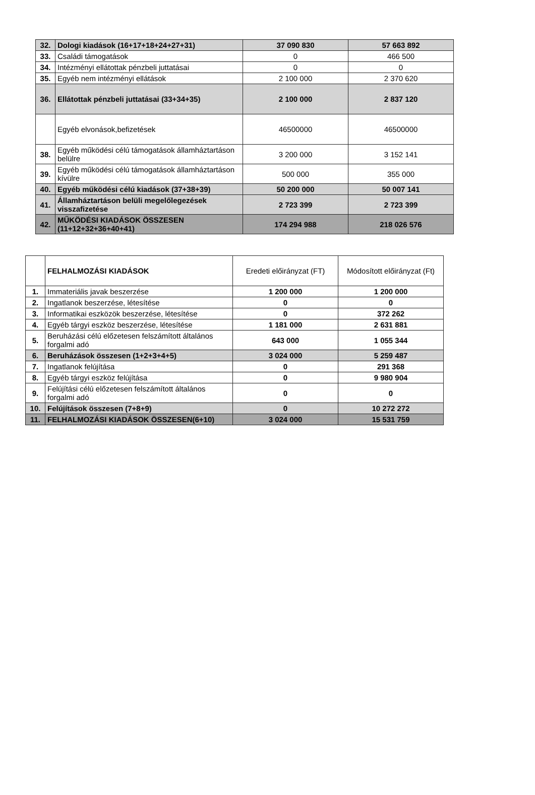| 32. | Dologi kiadások (16+17+18+24+27+31) | 37 090 830 | 57 663 892 |
| 33. | Családi támogatások | 0 | 466 500 |
| 34. | Intézményi ellátottak pénzbeli juttatásai | 0 | 0 |
| 35. | Egyéb nem intézményi ellátások | 2 100 000 | 2 370 620 |
| 36. | Ellátottak pénzbeli juttatásai (33+34+35) | 2 100 000 | 2 837 120 |
| | Egyéb elvonások,befizetések | 46500000 | 46500000 |
| 38. | Egyéb működési célú támogatások államháztartáson belülre | 3 200 000 | 3 152 141 |
| 39. | Egyéb működési célú támogatások államháztartáson kívülre | 500 000 | 355 000 |
| 40. | Egyéb működési célú kiadások (37+38+39) | 50 200 000 | 50 007 141 |
| 41. | Államháztartáson belüli megelőlegezések visszafizetése | 2 723 399 | 2 723 399 |
| 42. | MŰKÖDÉSI KIADÁSOK ÖSSZESEN (11+12+32+36+40+41) | 174 294 988 | 218 026 576 |
| | FELHALMOZÁSI KIADÁSOK | Eredeti előirányzat (FT) | Módosított előirányzat (Ft) |
| 1. | Immateriális javak beszerzése | 1 200 000 | 1 200 000 |
| 2. | Ingatlanok beszerzése, létesítése | 0 | 0 |
| 3. | Informatikai eszközök beszerzése, létesítése | 0 | 372 262 |
| 4. | Egyéb tárgyi eszköz beszerzése, létesítése | 1 181 000 | 2 631 881 |
| 5. | Beruházási célú előzetesen felszámított általános forgalmi adó | 643 000 | 1 055 344 |
| 6. | Beruházások összesen (1+2+3+4+5) | 3 024 000 | 5 259 487 |
| 7. | Ingatlanok felújítása | 0 | 291 368 |
| 8. | Egyéb tárgyi eszköz felújítása | 0 | 9 980 904 |
| 9. | Felújítási célú előzetesen felszámított általános forgalmi adó | 0 | 0 |
| 10. | Felújítások összesen (7+8+9) | 0 | 10 272 272 |
| 11. | FELHALMOZÁSI KIADÁSOK ÖSSZESEN(6+10) | 3 024 000 | 15 531 759 |